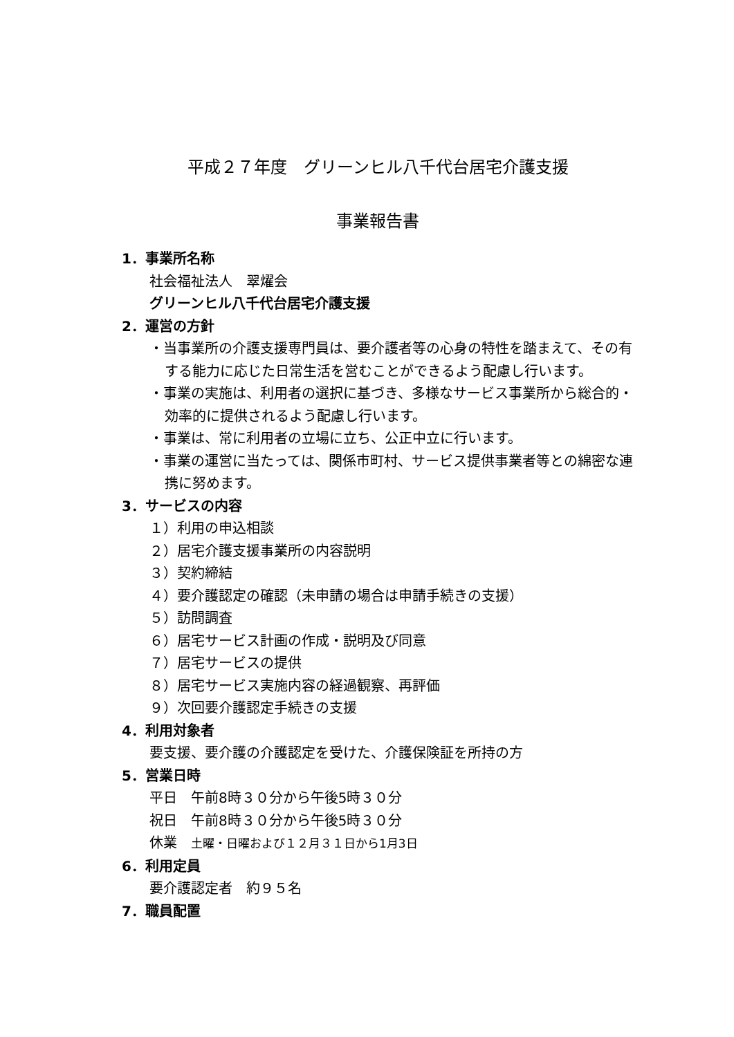平成２７年度　グリーンヒル八千代台居宅介護支援
事業報告書
1．事業所名称
社会福祉法人　翠燿会
グリーンヒル八千代台居宅介護支援
2．運営の方針
・当事業所の介護支援専門員は、要介護者等の心身の特性を踏まえて、その有する能力に応じた日常生活を営むことができるよう配慮し行います。
・事業の実施は、利用者の選択に基づき、多様なサービス事業所から総合的・効率的に提供されるよう配慮し行います。
・事業は、常に利用者の立場に立ち、公正中立に行います。
・事業の運営に当たっては、関係市町村、サービス提供事業者等との綿密な連携に努めます。
3．サービスの内容
１）利用の申込相談
２）居宅介護支援事業所の内容説明
３）契約締結
４）要介護認定の確認（未申請の場合は申請手続きの支援）
５）訪問調査
６）居宅サービス計画の作成・説明及び同意
７）居宅サービスの提供
８）居宅サービス実施内容の経過観察、再評価
９）次回要介護認定手続きの支援
4．利用対象者
要支援、要介護の介護認定を受けた、介護保険証を所持の方
5．営業日時
平日　午前8時３０分から午後5時３０分
祝日　午前8時３０分から午後5時３０分
休業　土曜・日曜および１２月３１日から1月3日
6．利用定員
要介護認定者　約９５名
7．職員配置